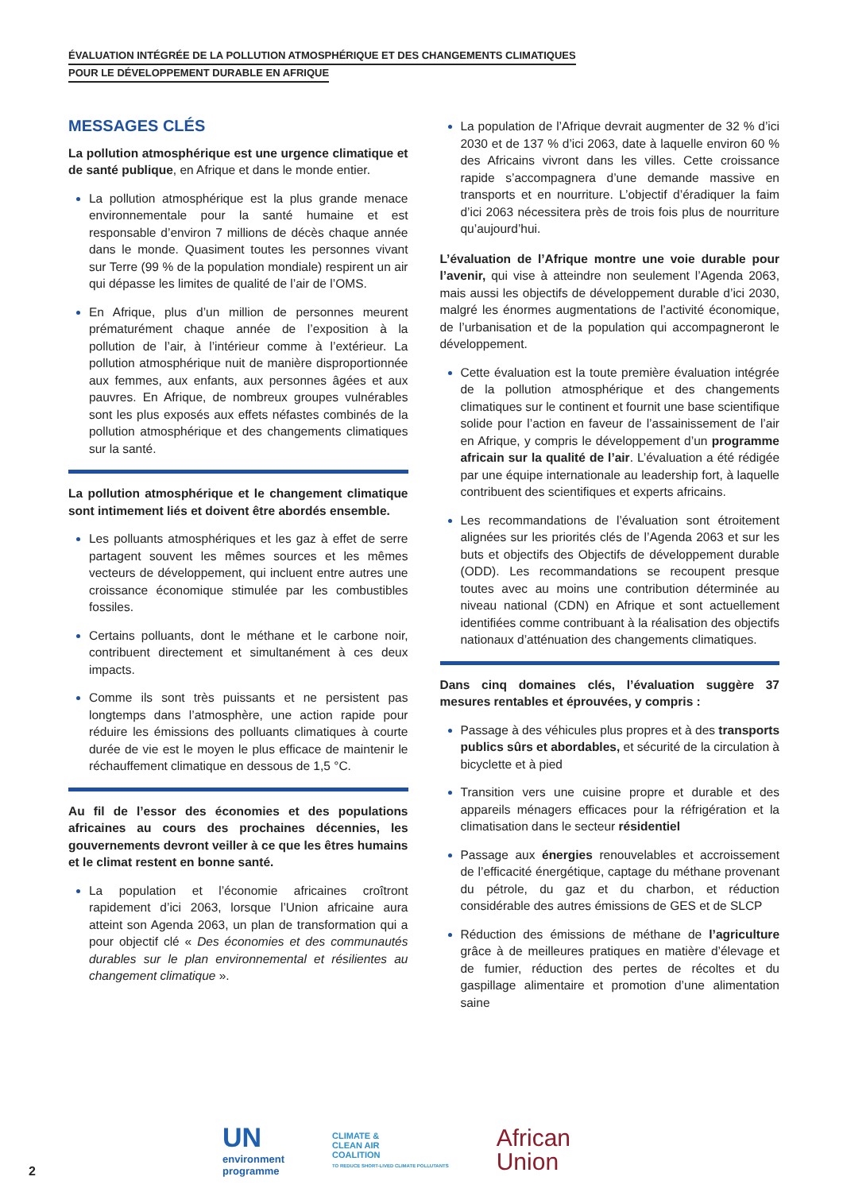ÉVALUATION INTÉGRÉE DE LA POLLUTION ATMOSPHÉRIQUE ET DES CHANGEMENTS CLIMATIQUES
POUR LE DÉVELOPPEMENT DURABLE EN AFRIQUE
MESSAGES CLÉS
La pollution atmosphérique est une urgence climatique et de santé publique, en Afrique et dans le monde entier.
La pollution atmosphérique est la plus grande menace environnementale pour la santé humaine et est responsable d’environ 7 millions de décès chaque année dans le monde. Quasiment toutes les personnes vivant sur Terre (99 % de la population mondiale) respirent un air qui dépasse les limites de qualité de l’air de l’OMS.
En Afrique, plus d’un million de personnes meurent prématurément chaque année de l’exposition à la pollution de l’air, à l’intérieur comme à l’extérieur. La pollution atmosphérique nuit de manière dispro­portionnée aux femmes, aux enfants, aux personnes âgées et aux pauvres. En Afrique, de nombreux groupes vulnérables sont les plus exposés aux effets néfastes combinés de la pollution atmosphérique et des changements climatiques sur la santé.
La pollution atmosphérique et le changement clima­tique sont intimement liés et doivent être abordés ensemble.
Les polluants atmosphériques et les gaz à effet de serre partagent souvent les mêmes sources et les mêmes vecteurs de développement, qui incluent entre autres une croissance économique stimulée par les combustibles fossiles.
Certains polluants, dont le méthane et le carbone noir, contribuent directement et simultanément à ces deux impacts.
Comme ils sont très puissants et ne persistent pas longtemps dans l’atmosphère, une action rapide pour réduire les émissions des polluants climatiques à courte durée de vie est le moyen le plus efficace de maintenir le réchauffement climatique en dessous de 1,5 °C.
Au fil de l’essor des économies et des populations africaines au cours des prochaines décennies, les gouvernements devront veiller à ce que les êtres humains et le climat restent en bonne santé.
La population et l’économie africaines croîtront rapidement d’ici 2063, lorsque l’Union africaine aura atteint son Agenda 2063, un plan de transformation qui a pour objectif clé « Des économies et des communautés durables sur le plan environnemental et résilientes au changement climatique ».
La population de l’Afrique devrait augmenter de 32 % d’ici 2030 et de 137 % d’ici 2063, date à laquelle environ 60 % des Africains vivront dans les villes. Cette croissance rapide s’accompagnera d’une demande massive en transports et en nourriture. L’objectif d’éradiquer la faim d’ici 2063 nécessitera près de trois fois plus de nourriture qu’aujourd’hui.
L’évaluation de l’Afrique montre une voie durable pour l’avenir, qui vise à atteindre non seulement l’Agenda 2063, mais aussi les objectifs de développement durable d’ici 2030, malgré les énormes augmentations de l’activité économique, de l’urbanisation et de la population qui accompagneront le développement.
Cette évaluation est la toute première évaluation intégrée de la pollution atmosphérique et des changements climatiques sur le continent et fournit une base scientifique solide pour l’action en faveur de l’assainissement de l’air en Afrique, y compris le développement d’un programme africain sur la qualité de l’air. L’évaluation a été rédigée par une équipe internationale au leadership fort, à laquelle contribuent des scientifiques et experts africains.
Les recommandations de l’évaluation sont étroitement alignées sur les priorités clés de l’Agenda 2063 et sur les buts et objectifs des Objectifs de développement durable (ODD). Les recommandations se recoupent presque toutes avec au moins une contribution déterminée au niveau national (CDN) en Afrique et sont actuellement identifiées comme contribuant à la réalisation des objectifs nationaux d’atténuation des changements climatiques.
Dans cinq domaines clés, l’évaluation suggère 37 mesures rentables et éprouvées, y compris :
Passage à des véhicules plus propres et à des transports publics sûrs et abordables, et sécurité de la circulation à bicyclette et à pied
Transition vers une cuisine propre et durable et des appareils ménagers efficaces pour la réfrigération et la climatisation dans le secteur résidentiel
Passage aux énergies renouvelables et accrois­sement de l’efficacité énergétique, captage du méthane provenant du pétrole, du gaz et du charbon, et réduction considérable des autres émissions de GES et de SLCP
Réduction des émissions de méthane de l’agriculture grâce à de meilleures pratiques en matière d’élevage et de fumier, réduction des pertes de récoltes et du gaspillage alimentaire et promotion d’une alimentation saine
UN
environment
programme
CLIMATE &
CLEAN AIR
COALITION
TO REDUCE SHORT-LIVED CLIMATE POLLUTANTS
African
Union
2